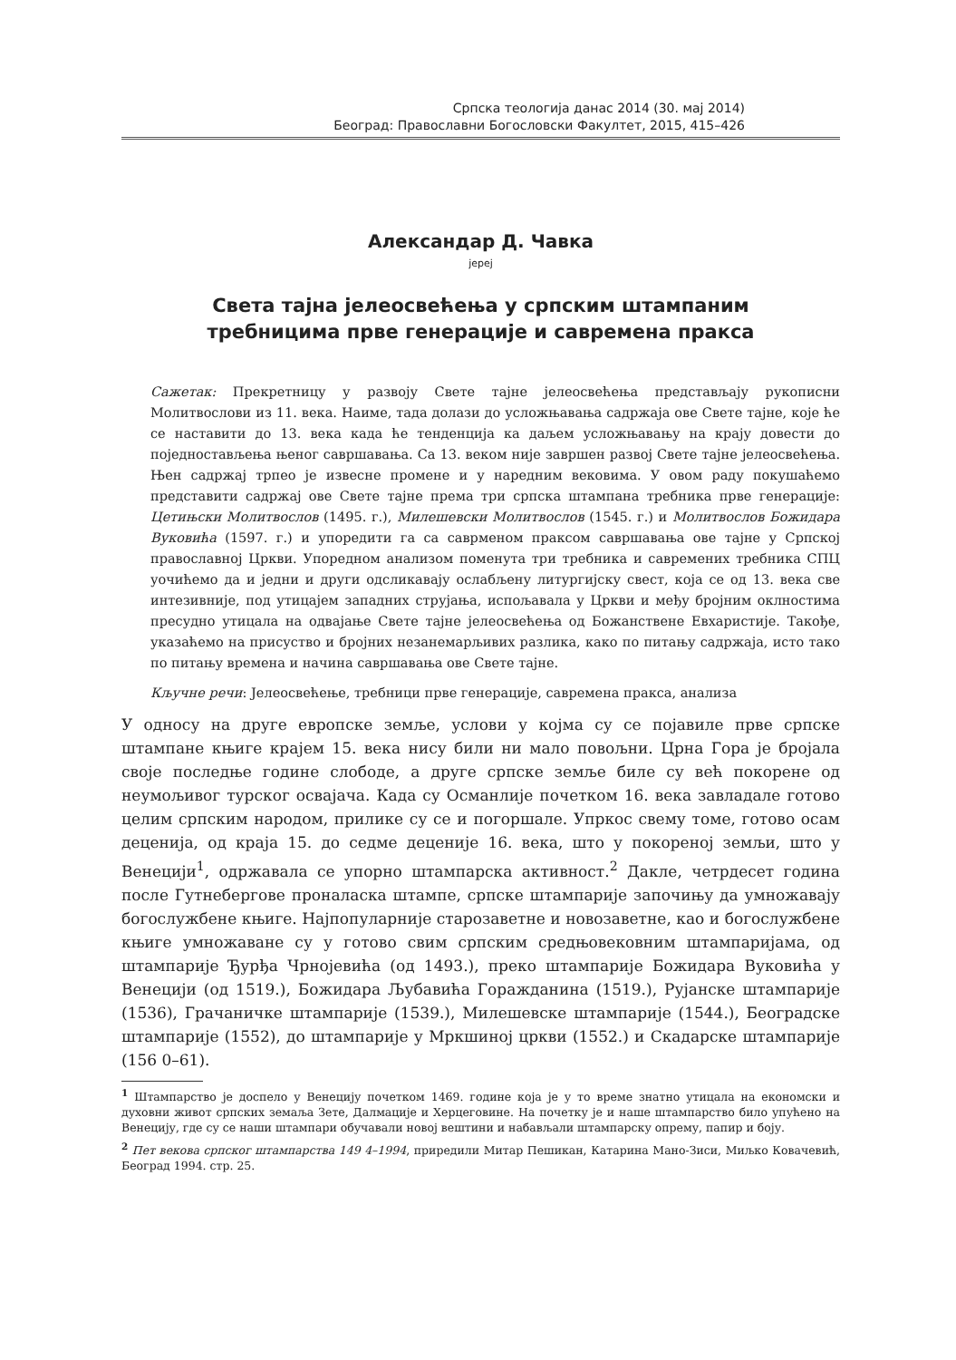Српска теологија данас 2014 (30. мај 2014)
Београд: Православни Богословски Факултет, 2015, 415–426
Александар Д. Чавка
јереј
Света тајна јелеосвећења у српским штампаним
требницима прве генерације и савремена пракса
Сажетак: Прекретницу у развоју Свете тајне јелеосвећења представљају рукописни Молитвослови из 11. века. Наиме, тада долази до усложњавања садржаја ове Свете тајне, које ће се наставити до 13. века када ће тенденција ка даљем усложњавању на крају довести до поједностављења њеног савршавања. Са 13. веком није завршен развој Свете тајне јелеосвећења. Њен садржај трпео је извесне промене и у наредним вековима. У овом раду покушаћемо представити садржај ове Свете тајне према три српска штампана требника прве генерације: Цетињски Молитвослов (1495. г.), Милешевски Молитвослов (1545. г.) и Молитвослов Божидара Вуковића (1597. г.) и упоредити га са саврменом праксом савршавања ове тајне у Српској православној Цркви. Упоредном анализом поменута три требника и савремених требника СПЦ уочићемо да и једни и други одсликавају ослабљену литургијску свест, која се од 13. века све интезивније, под утицајем западних струјања, испољавала у Цркви и међу бројним оклностима пресудно утицала на одвајање Свете тајне јелеосвећења од Божанствене Евхаристије. Такође, указаћемо на присуство и бројних незанемарљивих разлика, како по питању садржаја, исто тако по питању времена и начина савршавања ове Свете тајне.
Кључне речи: Јелеосвећење, требници прве генерације, савремена пракса, анализа
У односу на друге европске земље, услови у којма су се појавиле прве српске штампане књиге крајем 15. века нису били ни мало повољни. Црна Гора је бројала своје последње године слободе, а друге српске земље биле су већ покорене од неумољивог турског освајача. Када су Османлије почетком 16. века завладале готово целим српским народом, прилике су се и погоршале. Упркос свему томе, готово осам деценија, од краја 15. до седме деценије 16. века, што у покореној земљи, што у Венецији<sup>1</sup>, одржавала се упорно штампарска активност.<sup>2</sup> Дакле, четрдесет година после Гутнебергове проналаска штампе, српске штампарије започињу да умножавају богослужбене књиге. Најпопуларније старозаветне и новозаветне, као и богослужбене књиге умножаване су у готово свим српским средњовековним штампаријама, од штампарије Ђурђа Чрнојевића (од 1493.), преко штампарије Божидара Вуковића у Венецији (од 1519.), Божидара Љубавића Горажданина (1519.), Рујанске штампарије (1536), Грачаничке штампарије (1539.), Милешевске штампарије (1544.), Београдске штампарије (1552), до штампарије у Мркшиној цркви (1552.) и Скадарске штампарије (156 0–61).
<sup>1</sup> Штампарство је доспело у Венецију почетком 1469. године која је у то време знатно утицала на економски и духовни живот српских земаља Зете, Далмације и Херцеговине. На почетку је и наше штампарство било упућено на Венецију, где су се наши штампари обучавали новој вештини и набављали штампарску опрему, папир и боју.
<sup>2</sup> Пет векова српског штампарства 149 4–1994, приредили Митар Пешикан, Катарина Мано-Зиси, Миљко Ковачевић, Београд 1994. стр. 25.